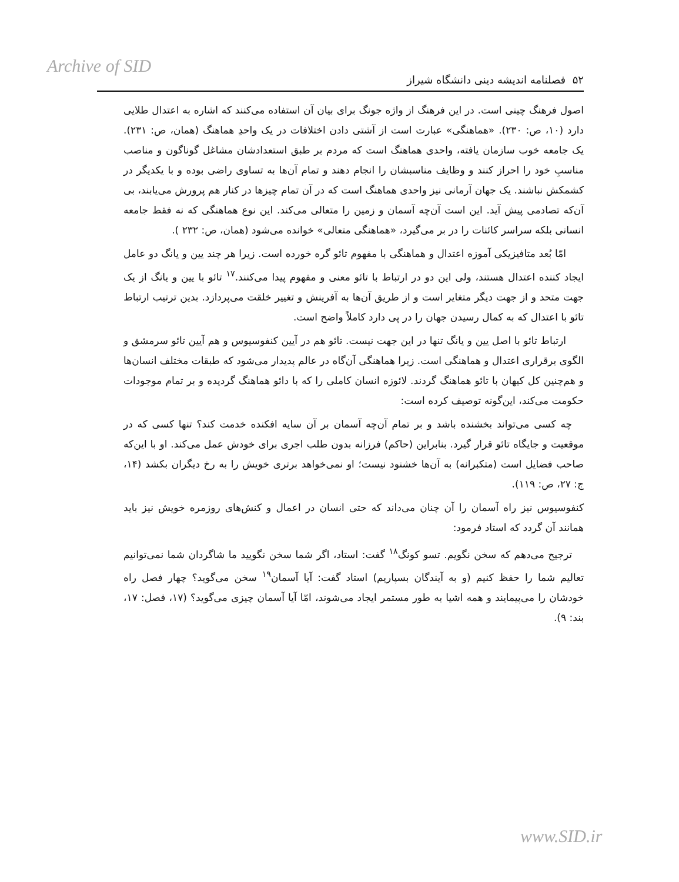Archive of SID
۵۲ فصلنامه اندیشه دینی دانشگاه شیراز
اصول فرهنگ چینی است. در این فرهنگ از واژه جونگ برای بیان آن استفاده می‌کنند که اشاره به اعتدال طلایی دارد (۱۰، ص: ۲۳۰). «هماهنگی» عبارت است از آشتی دادن اختلافات در یک واحدِ هماهنگ (همان، ص: ۲۳۱). یک جامعه خوب سازمان یافته، واحدی هماهنگ است که مردم بر طبق استعدادشان مشاغل گوناگون و مناصب مناسبِ خود را احراز کنند و وظایف مناسبشان را انجام دهند و تمام آن‌ها به تساوی راضی بوده و با یکدیگر در کشمکش نباشند. یک جهان آرمانی نیز واحدی هماهنگ است که در آن تمام چیزها در کنار هم پرورش می‌یابند، بی آن‌که تصادمی پیش آید. این است آن‌چه آسمان و زمین را متعالی می‌کند. این نوع هماهنگی که نه فقط جامعه انسانی بلکه سراسر کائنات را در بر می‌گیرد، «هماهنگی متعالی» خوانده می‌شود (همان، ص: ۲۳۲ ).
امّا بُعد متافیزیکی آموزه اعتدال و هماهنگی با مفهوم تائو گره خورده است. زیرا هر چند یین و یانگ دو عامل ایجاد کننده اعتدال هستند، ولی این دو در ارتباط با تائو معنی و مفهوم پیدا می‌کنند.<sup>۱۷</sup> تائو با یین و یانگ از یک جهت متحد و از جهت دیگر متغایر است و از طریق آن‌ها به آفرینش و تغییر خلقت می‌پردازد. بدین ترتیب ارتباط تائو با اعتدال که به کمال رسیدن جهان را در پی دارد کاملاً واضح است.
ارتباط تائو با اصل یین و یانگ تنها در این جهت نیست. تائو هم در آیین کنفوسیوس و هم آیین تائو سرمشق و الگوی برقراری اعتدال و هماهنگی است. زیرا هماهنگی آن‌گاه در عالم پدیدار می‌شود که طبقات مختلف انسان‌ها و هم‌چنین کل کیهان با تائو هماهنگ گردند. لائوزه انسان کاملی را که با دائو هماهنگ گردیده و بر تمام موجودات حکومت می‌کند، این‌گونه توصیف کرده است:
چه کسی می‌تواند بخشنده باشد و بر تمام آن‌چه آسمان بر آن سایه افکنده خدمت کند؟ تنها کسی که در موقعیت و جایگاه تائو قرار گیرد. بنابراین (حاکم) فرزانه بدون طلب اجری برای خودش عمل می‌کند. او با این‌که صاحب فضایل است (متکبرانه) به آن‌ها خشنود نیست؛ او نمی‌خواهد برتری خویش را به رخ دیگران بکشد (۱۴، ج: ۲۷، ص: ۱۱۹).
کنفوسیوس نیز راه آسمان را آن چنان می‌داند که حتی انسان در اعمال و کنش‌های روزمره خویش نیز باید همانند آن گردد که استاد فرمود:
ترجیح می‌دهم که سخن نگویم. تسو کونگ<sup>۱۸</sup> گفت: استاد، اگر شما سخن نگویید ما شاگردان شما نمی‌توانیم تعالیم شما را حفظ کنیم (و به آیندگان بسپاریم) استاد گفت: آیا آسمان<sup>۱۹</sup> سخن می‌گوید؟ چهار فصل راه خودشان را می‌پیمایند و همه اشیا به طور مستمر ایجاد می‌شوند، امّا آیا آسمان چیزی می‌گوید؟ (۱۷، فصل: ۱۷، بند: ۹).
www.SID.ir